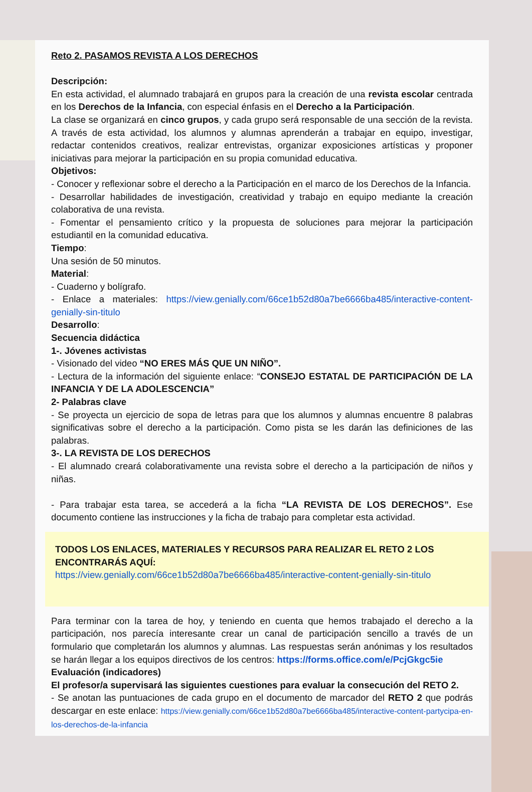Reto 2. PASAMOS REVISTA A LOS DERECHOS
Descripción:
En esta actividad, el alumnado trabajará en grupos para la creación de una revista escolar centrada en los Derechos de la Infancia, con especial énfasis en el Derecho a la Participación.
La clase se organizará en cinco grupos, y cada grupo será responsable de una sección de la revista. A través de esta actividad, los alumnos y alumnas aprenderán a trabajar en equipo, investigar, redactar contenidos creativos, realizar entrevistas, organizar exposiciones artísticas y proponer iniciativas para mejorar la participación en su propia comunidad educativa.
Objetivos:
- Conocer y reflexionar sobre el derecho a la Participación en el marco de los Derechos de la Infancia.
- Desarrollar habilidades de investigación, creatividad y trabajo en equipo mediante la creación colaborativa de una revista.
- Fomentar el pensamiento crítico y la propuesta de soluciones para mejorar la participación estudiantil en la comunidad educativa.
Tiempo:
Una sesión de 50 minutos.
Material:
- Cuaderno y bolígrafo.
- Enlace a materiales: https://view.genially.com/66ce1b52d80a7be6666ba485/interactive-content-genially-sin-titulo
Desarrollo:
Secuencia didáctica
1-. Jóvenes activistas
- Visionado del video “NO ERES MÁS QUE UN NIÑO”.
- Lectura de la información del siguiente enlace: “CONSEJO ESTATAL DE PARTICIPACIÓN DE LA INFANCIA Y DE LA ADOLESCENCIA”
2- Palabras clave
- Se proyecta un ejercicio de sopa de letras para que los alumnos y alumnas encuentre 8 palabras significativas sobre el derecho a la participación. Como pista se les darán las definiciones de las palabras.
3-. LA REVISTA DE LOS DERECHOS
- El alumnado creará colaborativamente una revista sobre el derecho a la participación de niños y niñas.
- Para trabajar esta tarea, se accederá a la ficha “LA REVISTA DE LOS DERECHOS”. Ese documento contiene las instrucciones y la ficha de trabajo para completar esta actividad.
TODOS LOS ENLACES, MATERIALES Y RECURSOS PARA REALIZAR EL RETO 2 LOS ENCONTRARÁS AQUÍ:
https://view.genially.com/66ce1b52d80a7be6666ba485/interactive-content-genially-sin-titulo
Para terminar con la tarea de hoy, y teniendo en cuenta que hemos trabajado el derecho a la participación, nos parecía interesante crear un canal de participación sencillo a través de un formulario que completarán los alumnos y alumnas. Las respuestas serán anónimas y los resultados se harán llegar a los equipos directivos de los centros: https://forms.office.com/e/PcjGkgc5ie
Evaluación (indicadores)
El profesor/a supervisará las siguientes cuestiones para evaluar la consecución del RETO 2.
- Se anotan las puntuaciones de cada grupo en el documento de marcador del RETO 2 que podrás descargar en este enlace: https://view.genially.com/66ce1b52d80a7be6666ba485/interactive-content-partycipa-en-los-derechos-de-la-infancia